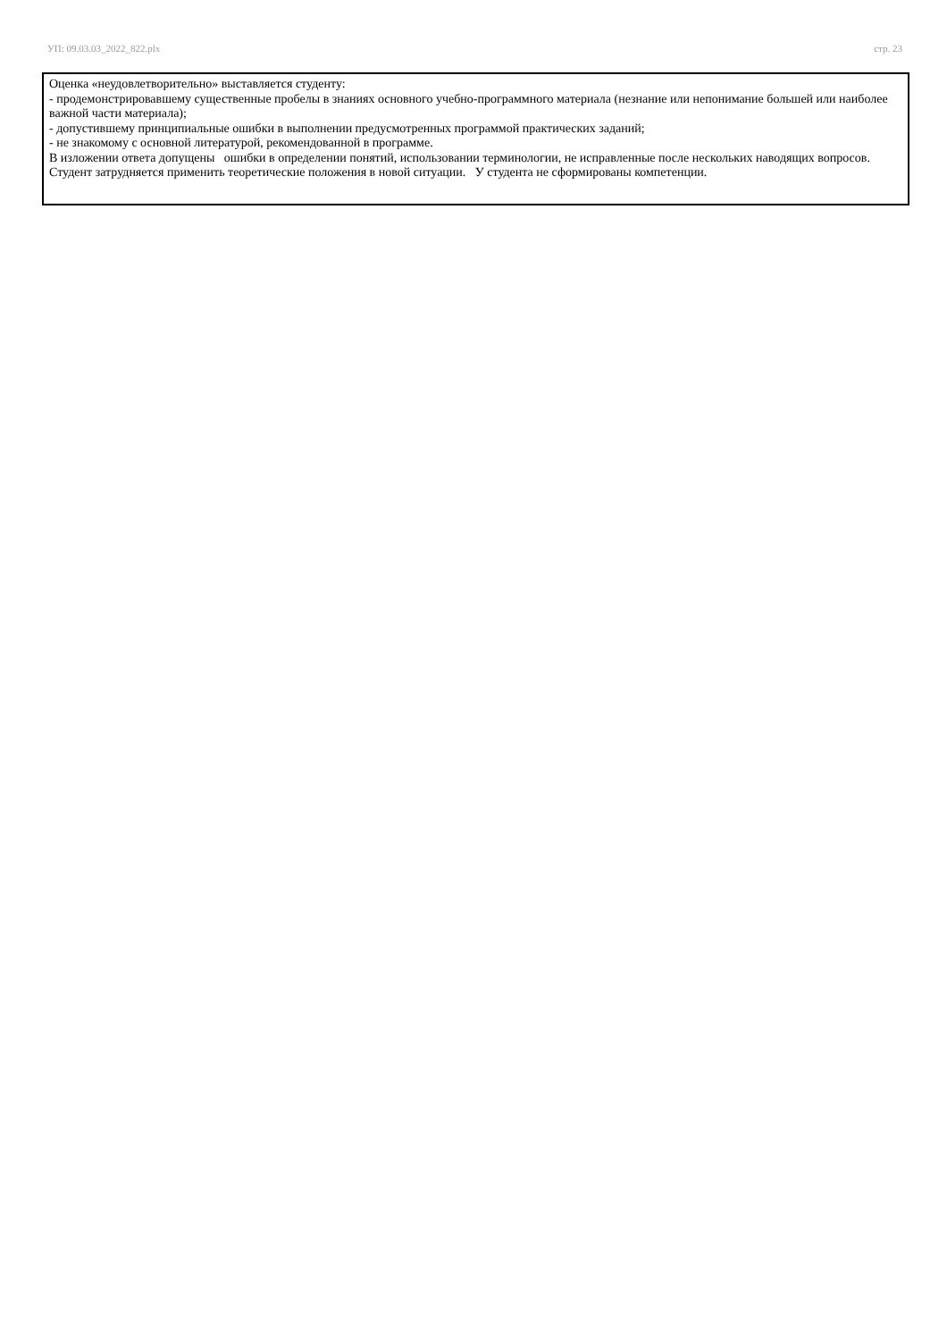УП: 09.03.03_2022_822.plx стр. 23
Оценка «неудовлетворительно» выставляется студенту:
- продемонстрировавшему существенные пробелы в знаниях основного учебно-программного материала (незнание или непонимание большей или наиболее важной части материала);
- допустившему принципиальные ошибки в выполнении предусмотренных программой практических заданий;
- не знакомому с основной литературой, рекомендованной в программе.
В изложении ответа допущены ошибки в определении понятий, использовании терминологии, не исправленные после нескольких наводящих вопросов. Студент затрудняется применить теоретические положения в новой ситуации. У студента не сформированы компетенции.